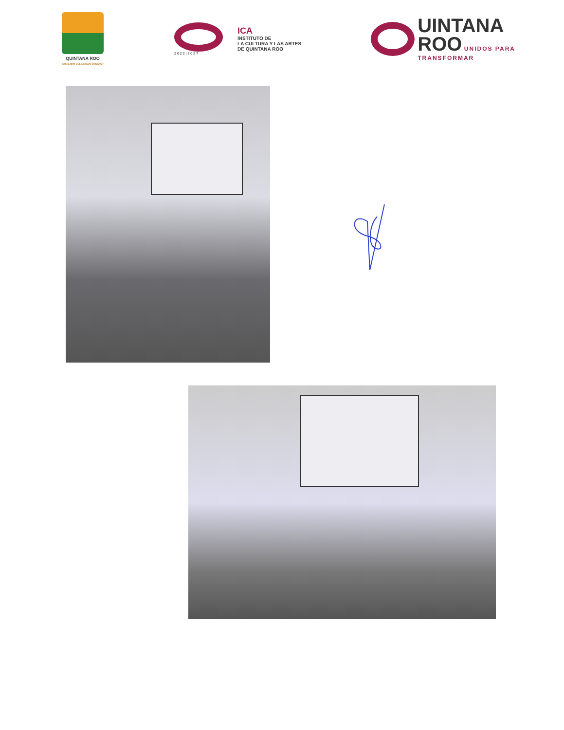QUINTANA ROO
GOBIERNO DEL ESTADO 2022|2027
2022|2027
ICA
INSTITUTO DE
LA CULTURA Y LAS ARTES
DE QUINTANA ROO
UINTANA
ROO
UNIDOS PARA
TRANSFORMAR